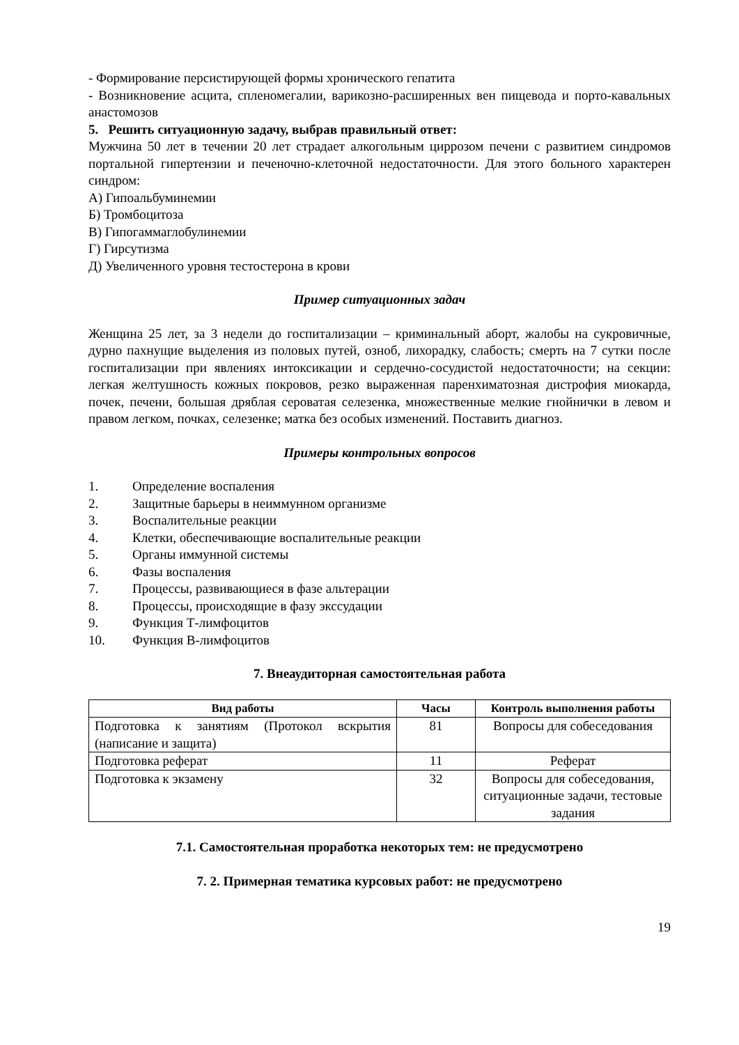- Формирование персистирующей формы хронического гепатита
- Возникновение асцита, спленомегалии, варикозно-расширенных вен пищевода и порто-кавальных анастомозов
5. Решить ситуационную задачу, выбрав правильный ответ:
Мужчина 50 лет в течении 20 лет страдает алкогольным циррозом печени с развитием синдромов портальной гипертензии и печеночно-клеточной недостаточности. Для этого больного характерен синдром:
А) Гипоальбуминемии
Б) Тромбоцитоза
В) Гипогаммаглобулинемии
Г) Гирсутизма
Д) Увеличенного уровня тестостерона в крови
Пример ситуационных задач
Женщина 25 лет, за 3 недели до госпитализации – криминальный аборт, жалобы на сукровичные, дурно пахнущие выделения из половых путей, озноб, лихорадку, слабость; смерть на 7 сутки после госпитализации при явлениях интоксикации и сердечно-сосудистой недостаточности; на секции: легкая желтушность кожных покровов, резко выраженная паренхиматозная дистрофия миокарда, почек, печени, большая дряблая сероватая селезенка, множественные мелкие гнойнички в левом и правом легком, почках, селезенке; матка без особых изменений. Поставить диагноз.
Примеры контрольных вопросов
1. Определение воспаления
2. Защитные барьеры в неиммунном организме
3. Воспалительные реакции
4. Клетки, обеспечивающие воспалительные реакции
5. Органы иммунной системы
6. Фазы воспаления
7. Процессы, развивающиеся в фазе альтерации
8. Процессы, происходящие в фазу экссудации
9. Функция Т-лимфоцитов
10. Функция В-лимфоцитов
7. Внеаудиторная самостоятельная работа
| Вид работы | Часы | Контроль выполнения работы |
| --- | --- | --- |
| Подготовка к занятиям (Протокол вскрытия (написание и защита) | 81 | Вопросы для собеседования |
| Подготовка реферат | 11 | Реферат |
| Подготовка к экзамену | 32 | Вопросы для собеседования, ситуационные задачи, тестовые задания |
7.1. Самостоятельная проработка некоторых тем: не предусмотрено
7. 2. Примерная тематика курсовых работ: не предусмотрено
19